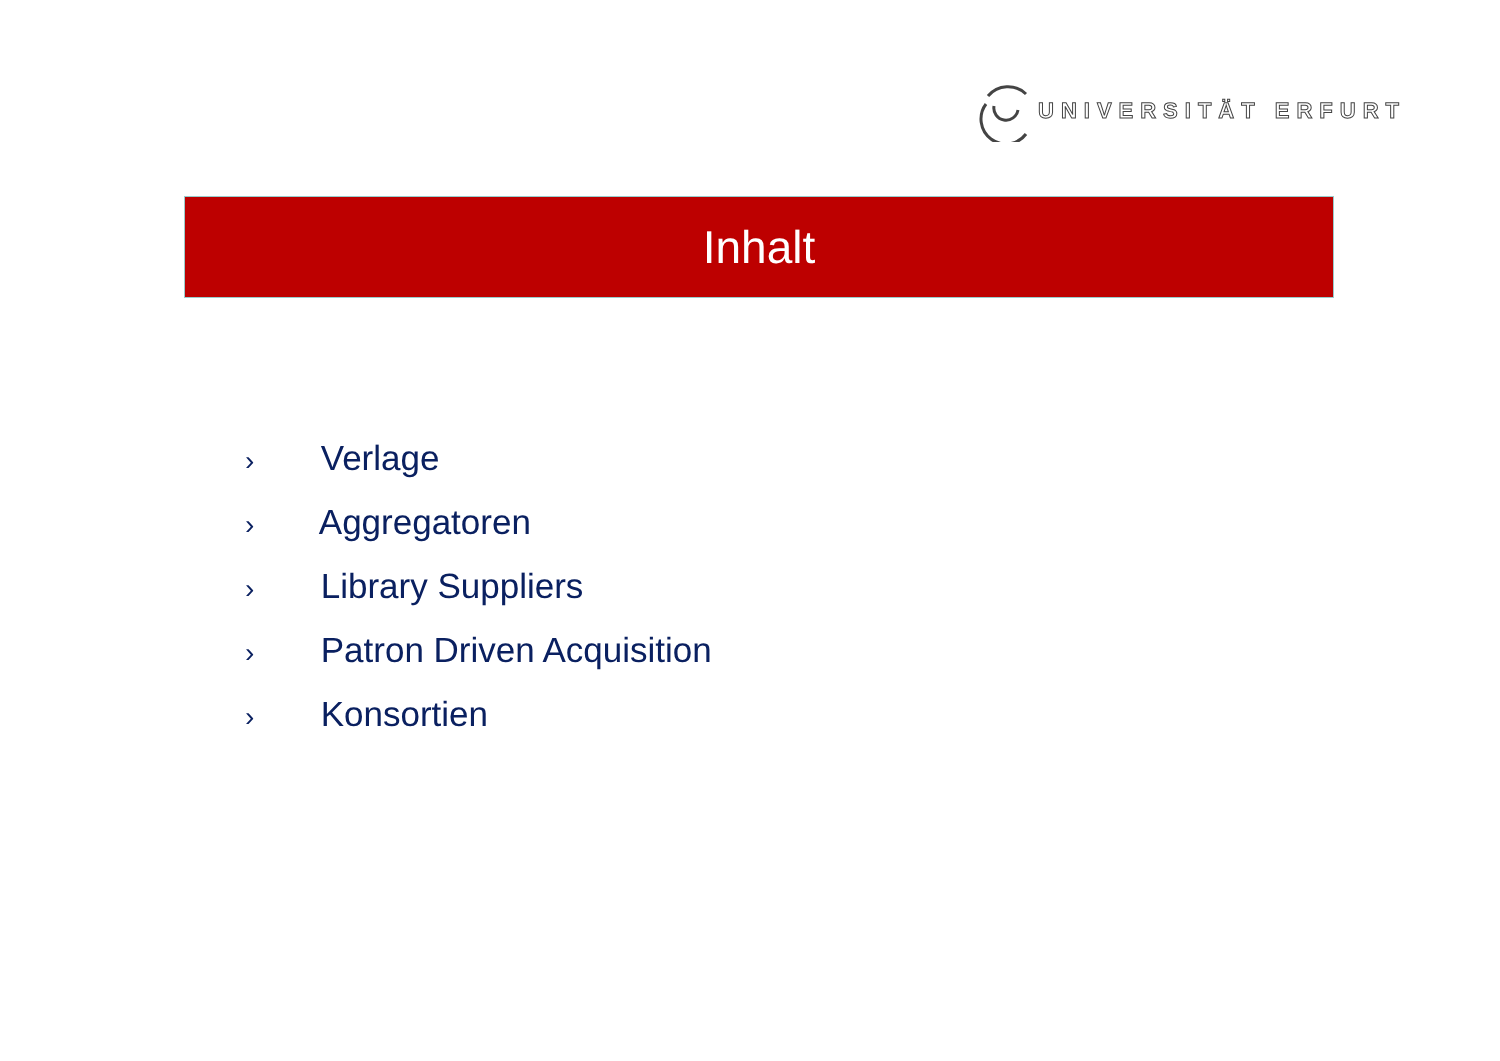UNIVERSITÄT ERFURT
Inhalt
› Verlage
› Aggregatoren
› Library Suppliers
› Patron Driven Acquisition
› Konsortien